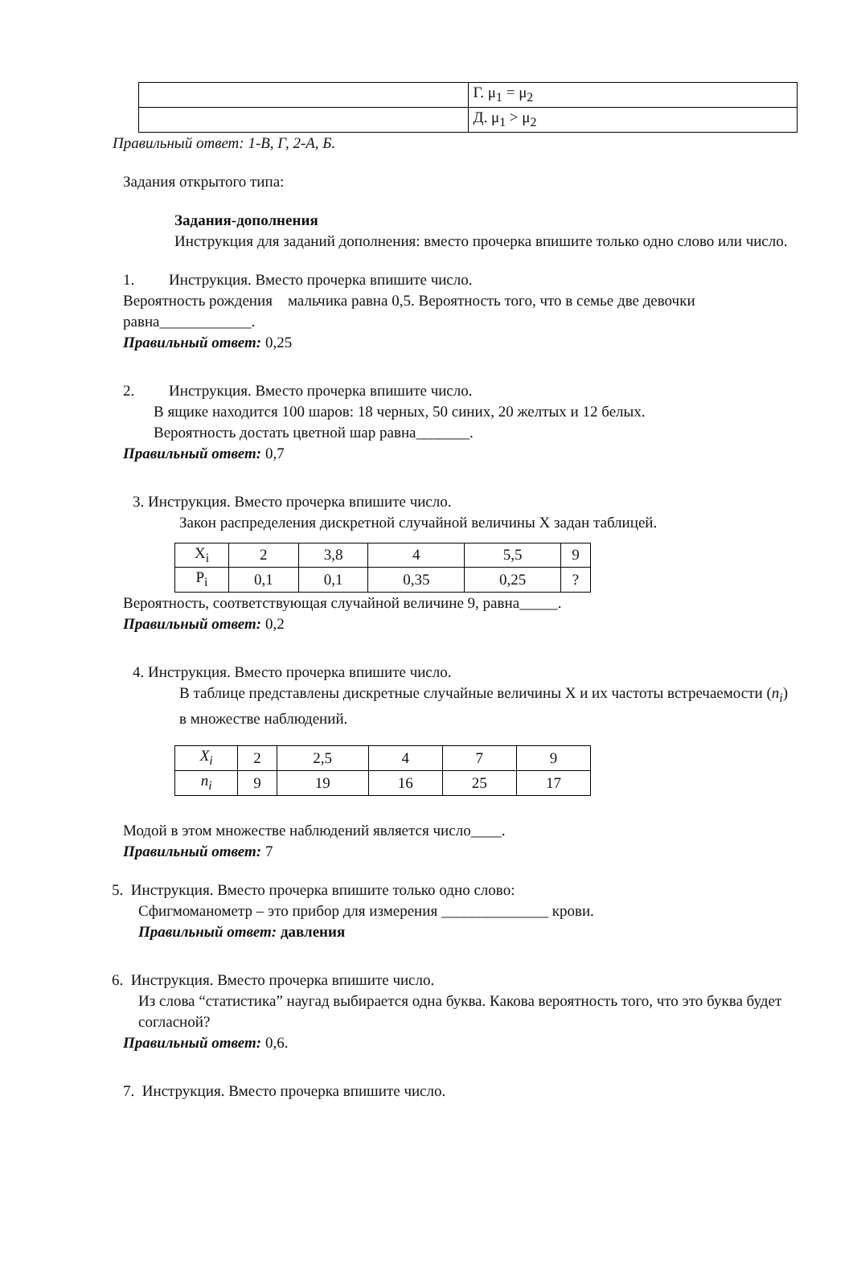| | Г. μ<sub>1</sub> = μ<sub>2</sub> |
| | Д. μ<sub>1</sub> > μ<sub>2</sub> |
Правильный ответ: 1-В, Г, 2-А, Б.
Задания открытого типа:
Задания-дополнения
Инструкция для заданий дополнения: вместо прочерка впишите только одно слово или число.
1. Инструкция. Вместо прочерка впишите число.
Вероятность рождения мальчика равна 0,5. Вероятность того, что в семье две девочки равна____________.
Правильный ответ: 0,25
2. Инструкция. Вместо прочерка впишите число.
В ящике находится 100 шаров: 18 черных, 50 синих, 20 желтых и 12 белых.
Вероятность достать цветной шар равна_______.
Правильный ответ: 0,7
3. Инструкция. Вместо прочерка впишите число.
Закон распределения дискретной случайной величины X задан таблицей.
| X<sub>i</sub> | 2 | 3,8 | 4 | 5,5 | 9 |
| P<sub>i</sub> | 0,1 | 0,1 | 0,35 | 0,25 | ? |
Вероятность, соответствующая случайной величине 9, равна_____.
Правильный ответ: 0,2
4. Инструкция. Вместо прочерка впишите число.
В таблице представлены дискретные случайные величины X и их частоты встречаемости (n<sub>i</sub>) в множестве наблюдений.
| X<sub>i</sub> | 2 | 2,5 | 4 | 7 | 9 |
| n<sub>i</sub> | 9 | 19 | 16 | 25 | 17 |
Модой в этом множестве наблюдений является число____.
Правильный ответ: 7
5. Инструкция. Вместо прочерка впишите только одно слово:
Сфигмоманометр – это прибор для измерения ______________ крови.
Правильный ответ: давления
6. Инструкция. Вместо прочерка впишите число.
Из слова “статистика” наугад выбирается одна буква. Какова вероятность того, что это буква будет согласной?
Правильный ответ: 0,6.
7. Инструкция. Вместо прочерка впишите число.